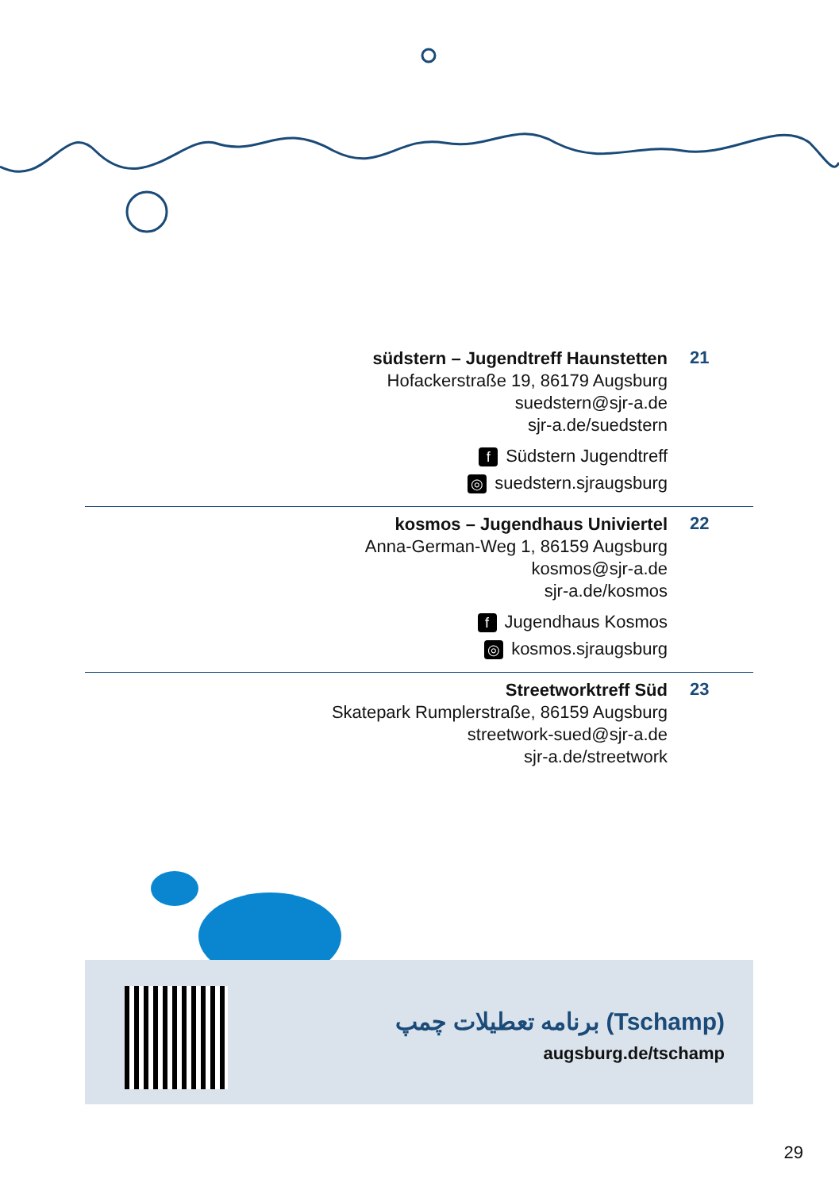südstern – Jugendtreff Haunstetten
Hofackerstraße 19, 86179 Augsburg
suedstern@sjr-a.de
sjr-a.de/suedstern
f Südstern Jugendtreff
◎ suedstern.sjraugsburg
21
kosmos – Jugendhaus Univiertel
Anna-German-Weg 1, 86159 Augsburg
kosmos@sjr-a.de
sjr-a.de/kosmos
f Jugendhaus Kosmos
◎ kosmos.sjraugsburg
22
Streetworktreff Süd
Skatepark Rumplerstraße, 86159 Augsburg
streetwork-sued@sjr-a.de
sjr-a.de/streetwork
23
برنامه تعطیلات چمپ (Tschamp)
augsburg.de/tschamp
29